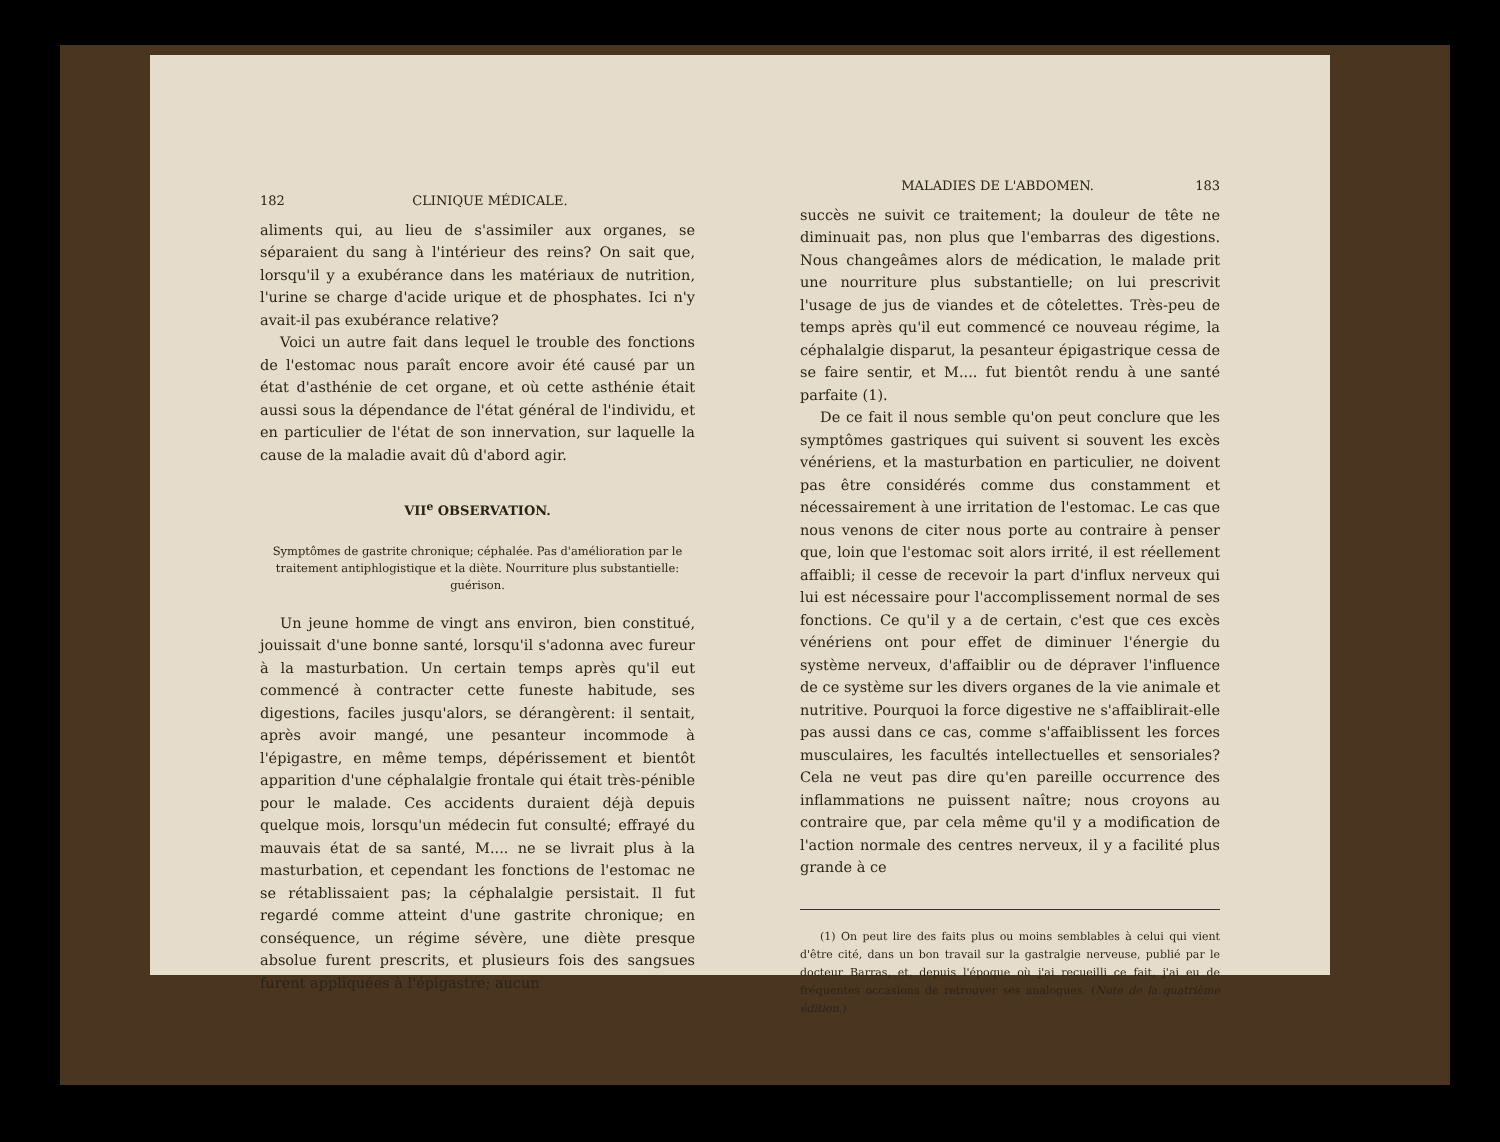182 CLINIQUE MÉDICALE.
aliments qui, au lieu de s'assimiler aux organes, se séparaient du sang à l'intérieur des reins? On sait que, lorsqu'il y a exubérance dans les matériaux de nutrition, l'urine se charge d'acide urique et de phosphates. Ici n'y avait-il pas exubérance relative?
Voici un autre fait dans lequel le trouble des fonctions de l'estomac nous paraît encore avoir été causé par un état d'asthénie de cet organe, et où cette asthénie était aussi sous la dépendance de l'état général de l'individu, et en particulier de l'état de son innervation, sur laquelle la cause de la maladie avait dû d'abord agir.
VII<sup>e</sup> OBSERVATION.
Symptômes de gastrite chronique; céphalée. Pas d'amélioration par le traitement antiphlogistique et la diète. Nourriture plus substantielle: guérison.
Un jeune homme de vingt ans environ, bien constitué, jouissait d'une bonne santé, lorsqu'il s'adonna avec fureur à la masturbation. Un certain temps après qu'il eut commencé à contracter cette funeste habitude, ses digestions, faciles jusqu'alors, se dérangèrent: il sentait, après avoir mangé, une pesanteur incommode à l'épigastre, en même temps, dépérissement et bientôt apparition d'une céphalalgie frontale qui était très-pénible pour le malade. Ces accidents duraient déjà depuis quelque mois, lorsqu'un médecin fut consulté; effrayé du mauvais état de sa santé, M.... ne se livrait plus à la masturbation, et cependant les fonctions de l'estomac ne se rétablissaient pas; la céphalalgie persistait. Il fut regardé comme atteint d'une gastrite chronique; en conséquence, un régime sévère, une diète presque absolue furent prescrits, et plusieurs fois des sangsues furent appliquées à l'épigastre; aucun
MALADIES DE L'ABDOMEN. 183
succès ne suivit ce traitement; la douleur de tête ne diminuait pas, non plus que l'embarras des digestions. Nous changeâmes alors de médication, le malade prit une nourriture plus substantielle; on lui prescrivit l'usage de jus de viandes et de côtelettes. Très-peu de temps après qu'il eut commencé ce nouveau régime, la céphalalgie disparut, la pesanteur épigastrique cessa de se faire sentir, et M.... fut bientôt rendu à une santé parfaite (1).
De ce fait il nous semble qu'on peut conclure que les symptômes gastriques qui suivent si souvent les excès vénériens, et la masturbation en particulier, ne doivent pas être considérés comme dus constamment et nécessairement à une irritation de l'estomac. Le cas que nous venons de citer nous porte au contraire à penser que, loin que l'estomac soit alors irrité, il est réellement affaibli; il cesse de recevoir la part d'influx nerveux qui lui est nécessaire pour l'accomplissement normal de ses fonctions. Ce qu'il y a de certain, c'est que ces excès vénériens ont pour effet de diminuer l'énergie du système nerveux, d'affaiblir ou de dépraver l'influence de ce système sur les divers organes de la vie animale et nutritive. Pourquoi la force digestive ne s'affaiblirait-elle pas aussi dans ce cas, comme s'affaiblissent les forces musculaires, les facultés intellectuelles et sensoriales? Cela ne veut pas dire qu'en pareille occurrence des inflammations ne puissent naître; nous croyons au contraire que, par cela même qu'il y a modification de l'action normale des centres nerveux, il y a facilité plus grande à ce
(1) On peut lire des faits plus ou moins semblables à celui qui vient d'être cité, dans un bon travail sur la gastralgie nerveuse, publié par le docteur Barras, et, depuis l'époque où j'ai recueilli ce fait, j'ai eu de fréquentes occasions de retrouver ses analogues. (Note de la quatrième édition.)